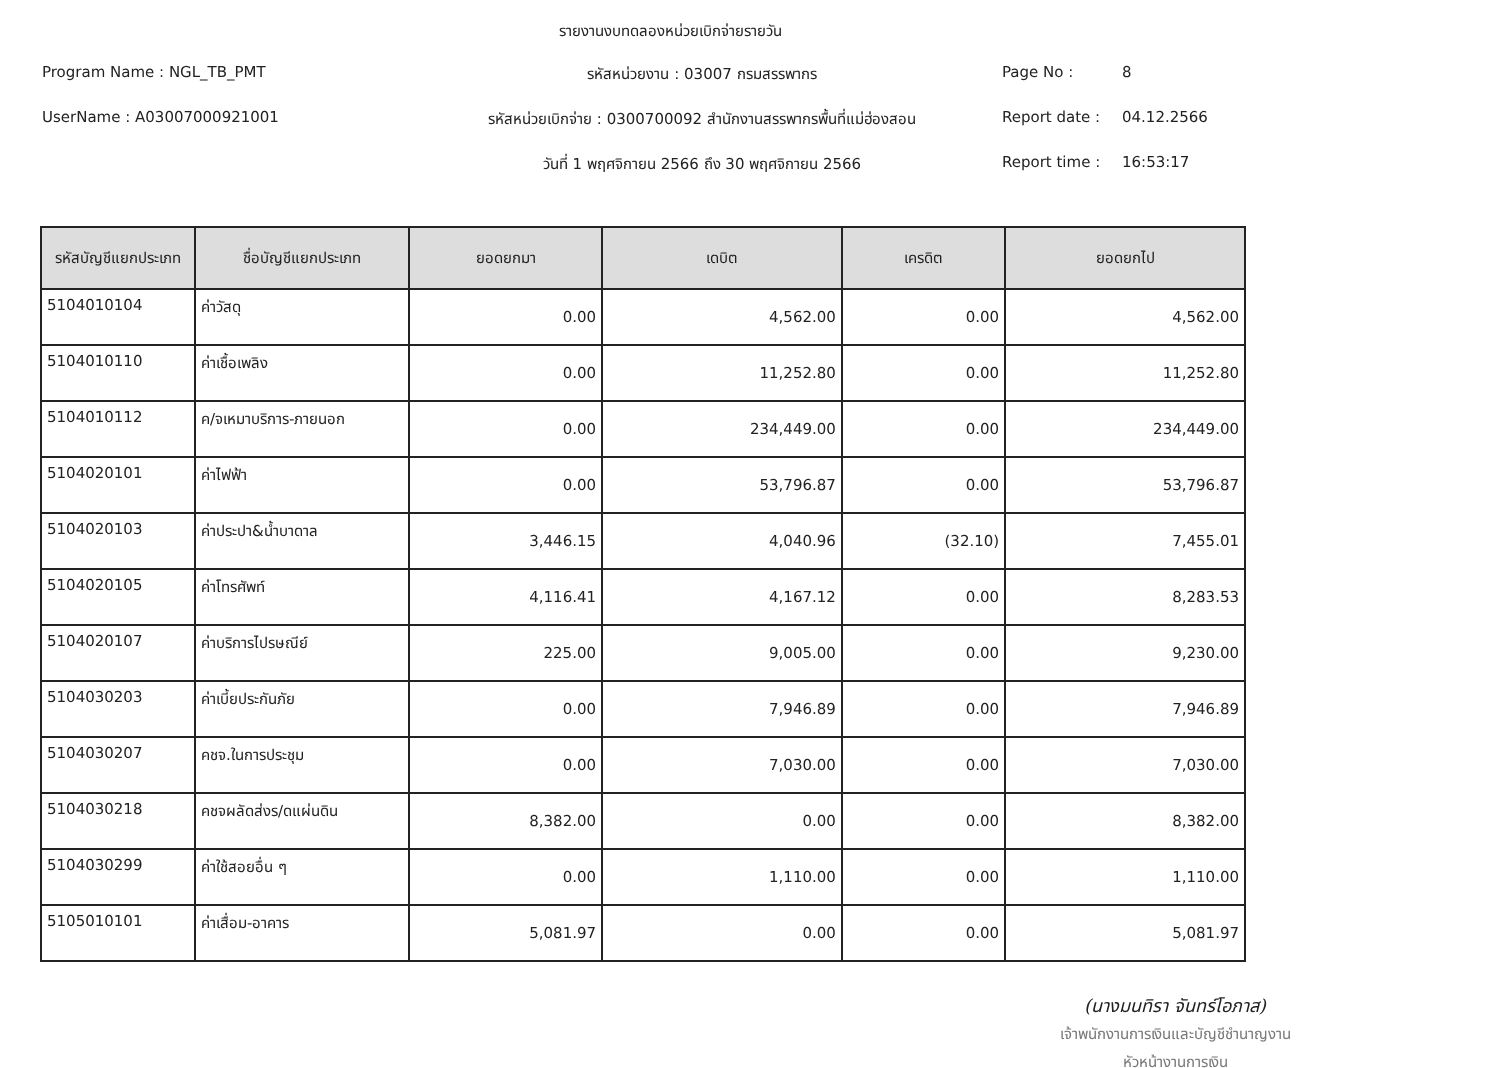รายงานงบทดลองหน่วยเบิกจ่ายรายวัน
Program Name : NGL_TB_PMT
รหัสหน่วยงาน : 03007 กรมสรรพากร
Page No :
8
UserName : A03007000921001
รหัสหน่วยเบิกจ่าย : 0300700092 สำนักงานสรรพากรพื้นที่แม่ฮ่องสอน
Report date :
04.12.2566
วันที่ 1 พฤศจิกายน 2566 ถึง 30 พฤศจิกายน 2566
Report time :
16:53:17
| รหัสบัญชีแยกประเภท | ชื่อบัญชีแยกประเภท | ยอดยกมา | เดบิต | เครดิต | ยอดยกไป |
| --- | --- | --- | --- | --- | --- |
| 5104010104 | ค่าวัสดุ | 0.00 | 4,562.00 | 0.00 | 4,562.00 |
| 5104010110 | ค่าเชื้อเพลิง | 0.00 | 11,252.80 | 0.00 | 11,252.80 |
| 5104010112 | ค/จเหมาบริการ-ภายนอก | 0.00 | 234,449.00 | 0.00 | 234,449.00 |
| 5104020101 | ค่าไฟฟ้า | 0.00 | 53,796.87 | 0.00 | 53,796.87 |
| 5104020103 | ค่าประปา&น้ำบาดาล | 3,446.15 | 4,040.96 | (32.10) | 7,455.01 |
| 5104020105 | ค่าโทรศัพท์ | 4,116.41 | 4,167.12 | 0.00 | 8,283.53 |
| 5104020107 | ค่าบริการไปรษณีย์ | 225.00 | 9,005.00 | 0.00 | 9,230.00 |
| 5104030203 | ค่าเบี้ยประกันภัย | 0.00 | 7,946.89 | 0.00 | 7,946.89 |
| 5104030207 | คชจ.ในการประชุม | 0.00 | 7,030.00 | 0.00 | 7,030.00 |
| 5104030218 | คชจผลัดส่งร/ดแผ่นดิน | 8,382.00 | 0.00 | 0.00 | 8,382.00 |
| 5104030299 | ค่าใช้สอยอื่น ๆ | 0.00 | 1,110.00 | 0.00 | 1,110.00 |
| 5105010101 | ค่าเสื่อม-อาคาร | 5,081.97 | 0.00 | 0.00 | 5,081.97 |
(นางมนทิรา จันทร์โอภาส)
เจ้าพนักงานการเงินและบัญชีชำนาญงาน
หัวหน้างานการเงิน